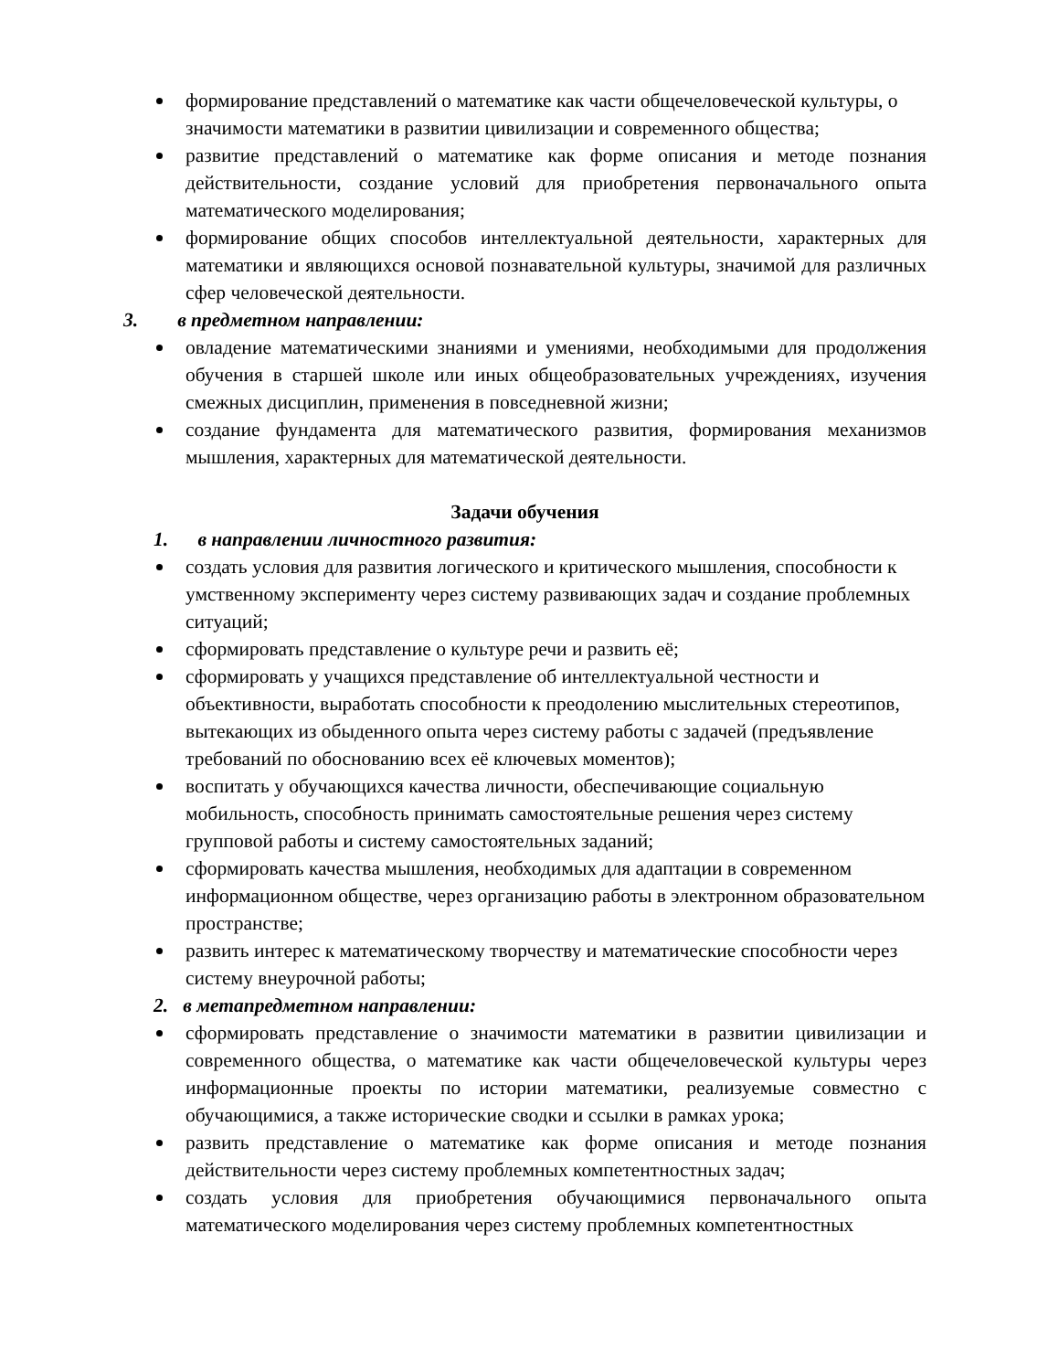формирование представлений о математике как части общечеловеческой культуры, о значимости математики в развитии цивилизации и современного общества;
развитие представлений о математике как форме описания и методе познания действительности, создание условий для приобретения первоначального опыта математического моделирования;
формирование общих способов интеллектуальной деятельности, характерных для математики и являющихся основой познавательной культуры, значимой для различных сфер человеческой деятельности.
3. в предметном направлении:
овладение математическими знаниями и умениями, необходимыми для продолжения обучения в старшей школе или иных общеобразовательных учреждениях, изучения смежных дисциплин, применения в повседневной жизни;
создание фундамента для математического развития, формирования механизмов мышления, характерных для математической деятельности.
Задачи обучения
1. в направлении личностного развития:
создать условия для развития логического и критического мышления, способности к умственному эксперименту через систему развивающих задач и создание проблемных ситуаций;
сформировать представление о культуре речи и развить её;
сформировать у учащихся представление об интеллектуальной честности и объективности, выработать способности к преодолению мыслительных стереотипов, вытекающих из обыденного опыта через систему работы с задачей (предъявление требований по обоснованию всех её ключевых моментов);
воспитать у обучающихся качества личности, обеспечивающие социальную мобильность, способность принимать самостоятельные решения через систему групповой работы и систему самостоятельных заданий;
сформировать качества мышления, необходимых для адаптации в современном информационном обществе, через организацию работы в электронном образовательном пространстве;
развить интерес к математическому творчеству и математические способности через систему внеурочной работы;
2. в метапредметном направлении:
сформировать представление о значимости математики в развитии цивилизации и современного общества, о математике как части общечеловеческой культуры через информационные проекты по истории математики, реализуемые совместно с обучающимися, а также исторические сводки и ссылки в рамках урока;
развить представление о математике как форме описания и методе познания действительности через систему проблемных компетентностных задач;
создать условия для приобретения обучающимися первоначального опыта математического моделирования через систему проблемных компетентностных